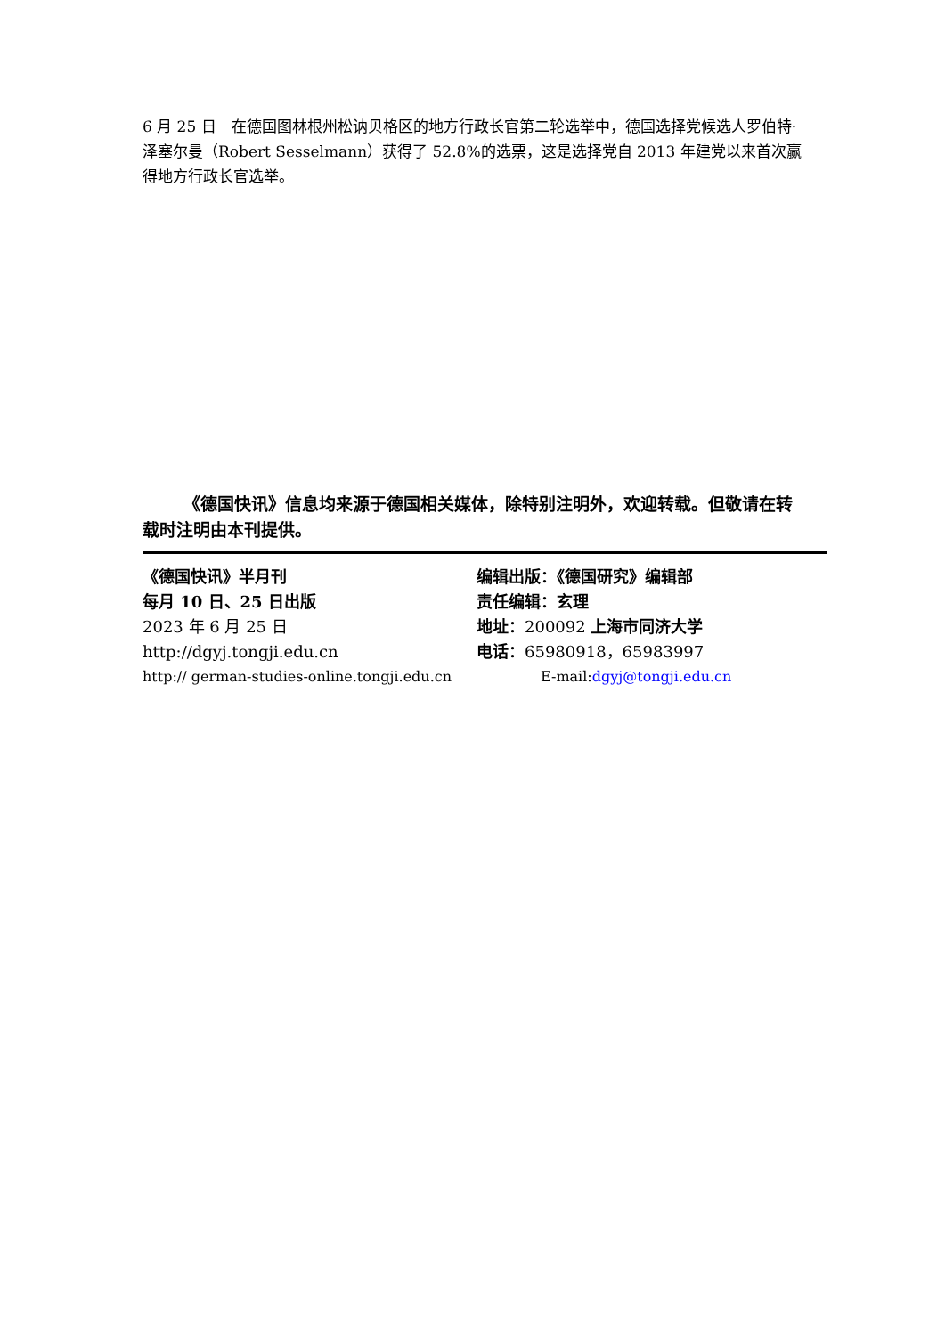6 月 25 日　在德国图林根州松讷贝格区的地方行政长官第二轮选举中，德国选择党候选人罗伯特·泽塞尔曼（Robert Sesselmann）获得了 52.8%的选票，这是选择党自 2013 年建党以来首次赢得地方行政长官选举。
《德国快讯》信息均来源于德国相关媒体，除特别注明外，欢迎转载。但敬请在转载时注明由本刊提供。
《德国快讯》半月刊 编辑出版：《德国研究》编辑部
每月 10 日、25 日出版 责任编辑：玄理
2023 年 6 月 25 日 地址：200092 上海市同济大学
http://dgyj.tongji.edu.cn 电话：65980918，65983997
http:// german-studies-online.tongji.edu.cn E-mail:dgyj@tongji.edu.cn